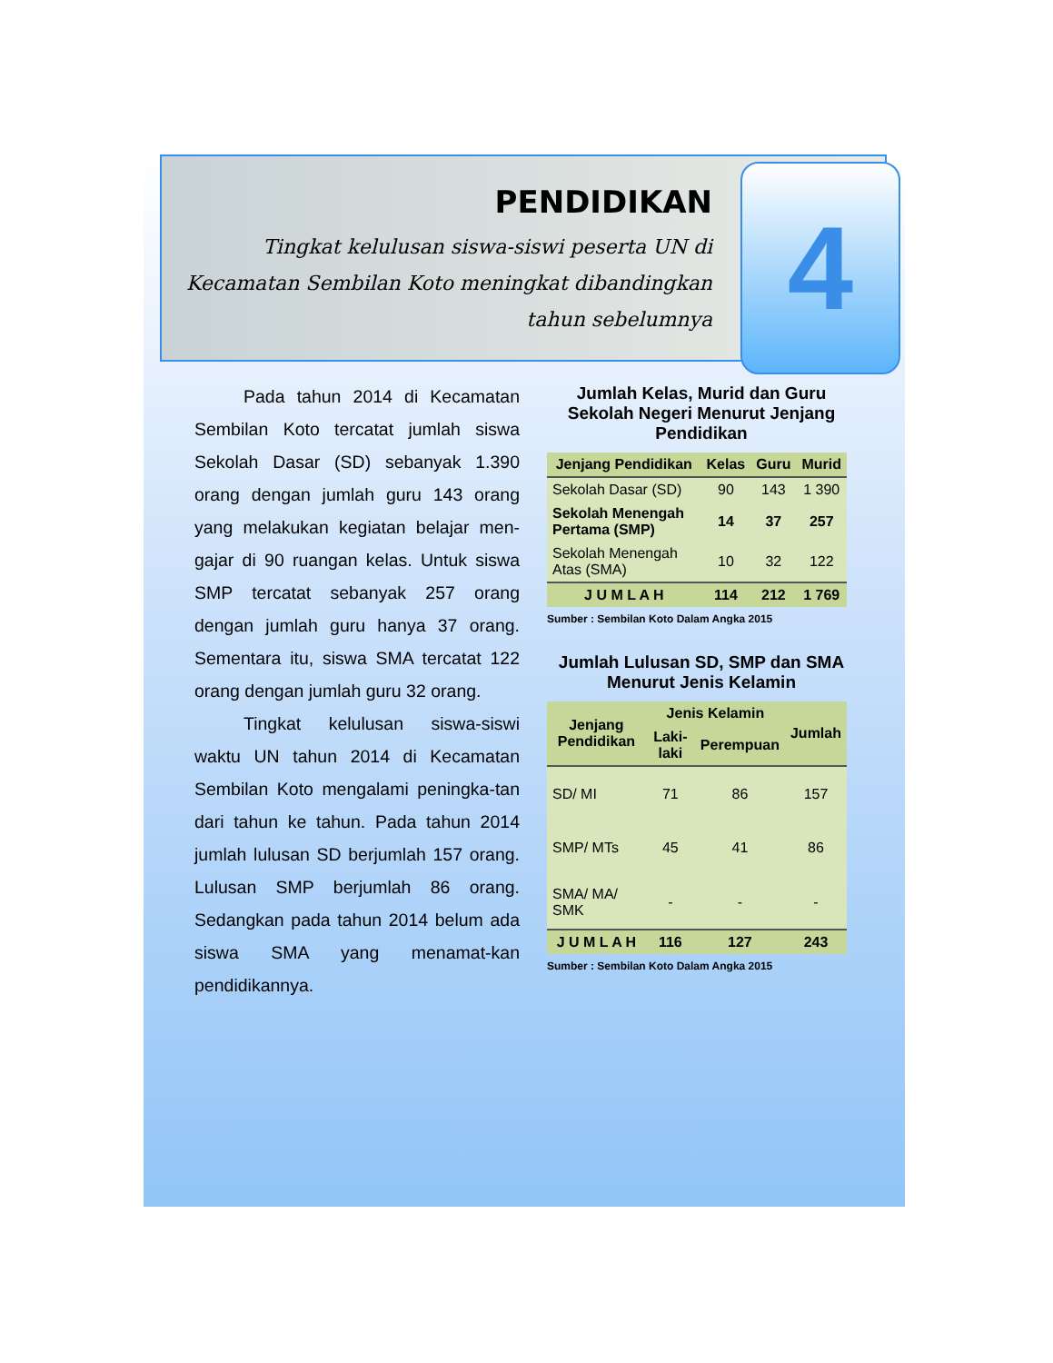PENDIDIKAN
Tingkat kelulusan siswa-siswi peserta UN di Kecamatan Sembilan Koto meningkat dibandingkan tahun sebelumnya
4
Pada tahun 2014 di Kecamatan Sembilan Koto tercatat jumlah siswa Sekolah Dasar (SD) sebanyak 1.390 orang dengan jumlah guru 143 orang yang melakukan kegiatan belajar men-gajar di 90 ruangan kelas. Untuk siswa SMP tercatat sebanyak 257 orang dengan jumlah guru hanya 37 orang. Sementara itu, siswa SMA tercatat 122 orang dengan jumlah guru 32 orang.
Tingkat kelulusan siswa-siswi waktu UN tahun 2014 di Kecamatan Sembilan Koto mengalami peningka-tan dari tahun ke tahun. Pada tahun 2014 jumlah lulusan SD berjumlah 157 orang. Lulusan SMP berjumlah 86 orang. Sedangkan pada tahun 2014 belum ada siswa SMA yang menamat-kan pendidikannya.
Jumlah Kelas, Murid dan Guru Sekolah Negeri Menurut Jenjang Pendidikan
| Jenjang Pendidikan | Kelas | Guru | Murid |
| --- | --- | --- | --- |
| Sekolah Dasar (SD) | 90 | 143 | 1 390 |
| Sekolah Menengah Pertama (SMP) | 14 | 37 | 257 |
| Sekolah Menengah Atas (SMA) | 10 | 32 | 122 |
| J U M L A H | 114 | 212 | 1 769 |
Sumber : Sembilan Koto Dalam Angka 2015
Jumlah Lulusan SD, SMP dan SMA Menurut Jenis Kelamin
| Jenjang Pendidikan | Jenis Kelamin | | Jumlah |
| --- | --- | --- | --- |
| | Laki-laki | Perempuan | |
| SD/ MI | 71 | 86 | 157 |
| SMP/ MTs | 45 | 41 | 86 |
| SMA/ MA/ SMK | - | - | - |
| J U M L A H | 116 | 127 | 243 |
Sumber : Sembilan Koto Dalam Angka 2015